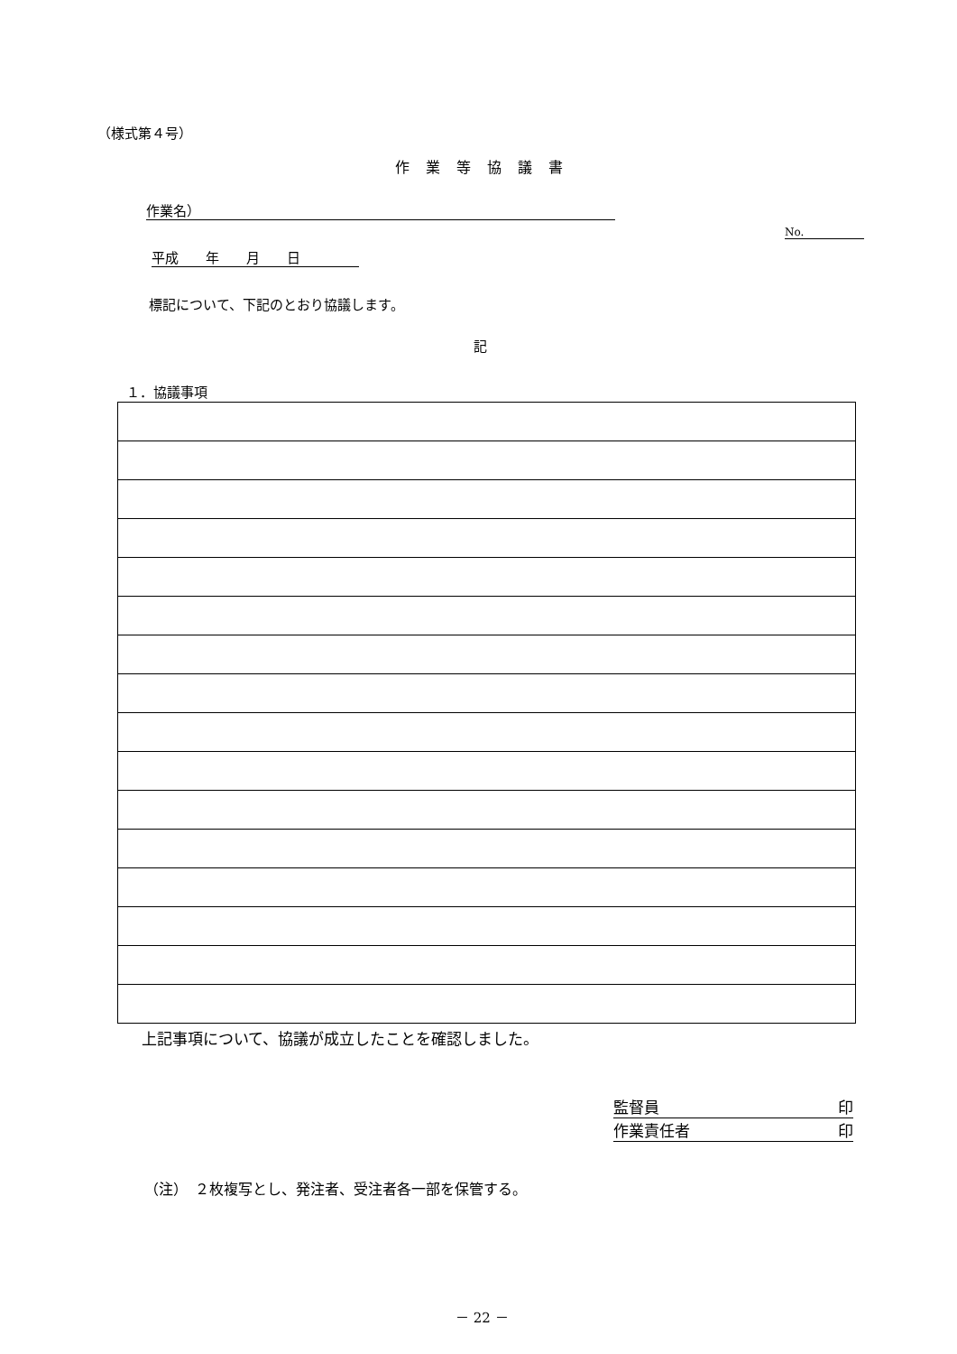（様式第４号）
作業等協議書
作業名）
No.
平成　　年　　月　　日
標記について、下記のとおり協議します。
記
１．協議事項
上記事項について、協議が成立したことを確認しました。
監督員 印
作業責任者 印
（注）　２枚複写とし、発注者、受注者各一部を保管する。
－ 22 －